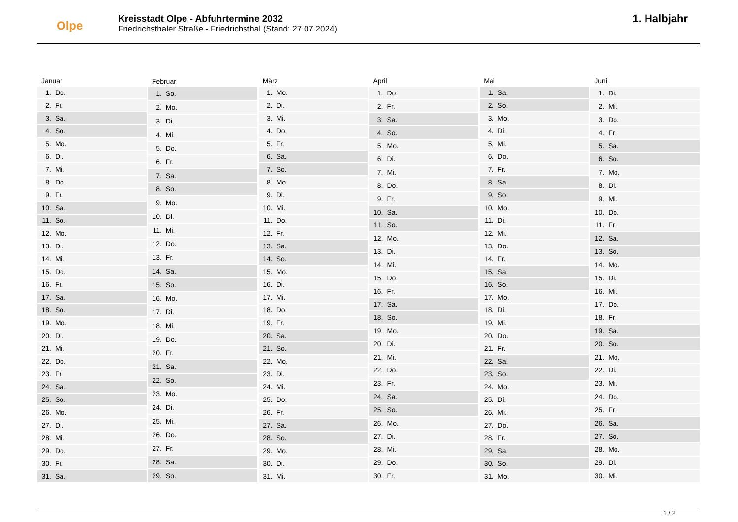Olpe
Kreisstadt Olpe - Abfuhrtermine 2032
Friedrichsthaler Straße - Friedrichsthal (Stand: 27.07.2024)
1. Halbjahr
| Januar | |
| --- | --- |
| 1. | Do. |
| 2. | Fr. |
| 3. | Sa. |
| 4. | So. |
| 5. | Mo. |
| 6. | Di. |
| 7. | Mi. |
| 8. | Do. |
| 9. | Fr. |
| 10. | Sa. |
| 11. | So. |
| 12. | Mo. |
| 13. | Di. |
| 14. | Mi. |
| 15. | Do. |
| 16. | Fr. |
| 17. | Sa. |
| 18. | So. |
| 19. | Mo. |
| 20. | Di. |
| 21. | Mi. |
| 22. | Do. |
| 23. | Fr. |
| 24. | Sa. |
| 25. | So. |
| 26. | Mo. |
| 27. | Di. |
| 28. | Mi. |
| 29. | Do. |
| 30. | Fr. |
| 31. | Sa. |
| Februar | |
| --- | --- |
| 1. | So. |
| 2. | Mo. |
| 3. | Di. |
| 4. | Mi. |
| 5. | Do. |
| 6. | Fr. |
| 7. | Sa. |
| 8. | So. |
| 9. | Mo. |
| 10. | Di. |
| 11. | Mi. |
| 12. | Do. |
| 13. | Fr. |
| 14. | Sa. |
| 15. | So. |
| 16. | Mo. |
| 17. | Di. |
| 18. | Mi. |
| 19. | Do. |
| 20. | Fr. |
| 21. | Sa. |
| 22. | So. |
| 23. | Mo. |
| 24. | Di. |
| 25. | Mi. |
| 26. | Do. |
| 27. | Fr. |
| 28. | Sa. |
| 29. | So. |
| März | |
| --- | --- |
| 1. | Mo. |
| 2. | Di. |
| 3. | Mi. |
| 4. | Do. |
| 5. | Fr. |
| 6. | Sa. |
| 7. | So. |
| 8. | Mo. |
| 9. | Di. |
| 10. | Mi. |
| 11. | Do. |
| 12. | Fr. |
| 13. | Sa. |
| 14. | So. |
| 15. | Mo. |
| 16. | Di. |
| 17. | Mi. |
| 18. | Do. |
| 19. | Fr. |
| 20. | Sa. |
| 21. | So. |
| 22. | Mo. |
| 23. | Di. |
| 24. | Mi. |
| 25. | Do. |
| 26. | Fr. |
| 27. | Sa. |
| 28. | So. |
| 29. | Mo. |
| 30. | Di. |
| 31. | Mi. |
| April | |
| --- | --- |
| 1. | Do. |
| 2. | Fr. |
| 3. | Sa. |
| 4. | So. |
| 5. | Mo. |
| 6. | Di. |
| 7. | Mi. |
| 8. | Do. |
| 9. | Fr. |
| 10. | Sa. |
| 11. | So. |
| 12. | Mo. |
| 13. | Di. |
| 14. | Mi. |
| 15. | Do. |
| 16. | Fr. |
| 17. | Sa. |
| 18. | So. |
| 19. | Mo. |
| 20. | Di. |
| 21. | Mi. |
| 22. | Do. |
| 23. | Fr. |
| 24. | Sa. |
| 25. | So. |
| 26. | Mo. |
| 27. | Di. |
| 28. | Mi. |
| 29. | Do. |
| 30. | Fr. |
| Mai | |
| --- | --- |
| 1. | Sa. |
| 2. | So. |
| 3. | Mo. |
| 4. | Di. |
| 5. | Mi. |
| 6. | Do. |
| 7. | Fr. |
| 8. | Sa. |
| 9. | So. |
| 10. | Mo. |
| 11. | Di. |
| 12. | Mi. |
| 13. | Do. |
| 14. | Fr. |
| 15. | Sa. |
| 16. | So. |
| 17. | Mo. |
| 18. | Di. |
| 19. | Mi. |
| 20. | Do. |
| 21. | Fr. |
| 22. | Sa. |
| 23. | So. |
| 24. | Mo. |
| 25. | Di. |
| 26. | Mi. |
| 27. | Do. |
| 28. | Fr. |
| 29. | Sa. |
| 30. | So. |
| 31. | Mo. |
| Juni | |
| --- | --- |
| 1. | Di. |
| 2. | Mi. |
| 3. | Do. |
| 4. | Fr. |
| 5. | Sa. |
| 6. | So. |
| 7. | Mo. |
| 8. | Di. |
| 9. | Mi. |
| 10. | Do. |
| 11. | Fr. |
| 12. | Sa. |
| 13. | So. |
| 14. | Mo. |
| 15. | Di. |
| 16. | Mi. |
| 17. | Do. |
| 18. | Fr. |
| 19. | Sa. |
| 20. | So. |
| 21. | Mo. |
| 22. | Di. |
| 23. | Mi. |
| 24. | Do. |
| 25. | Fr. |
| 26. | Sa. |
| 27. | So. |
| 28. | Mo. |
| 29. | Di. |
| 30. | Mi. |
1 / 2